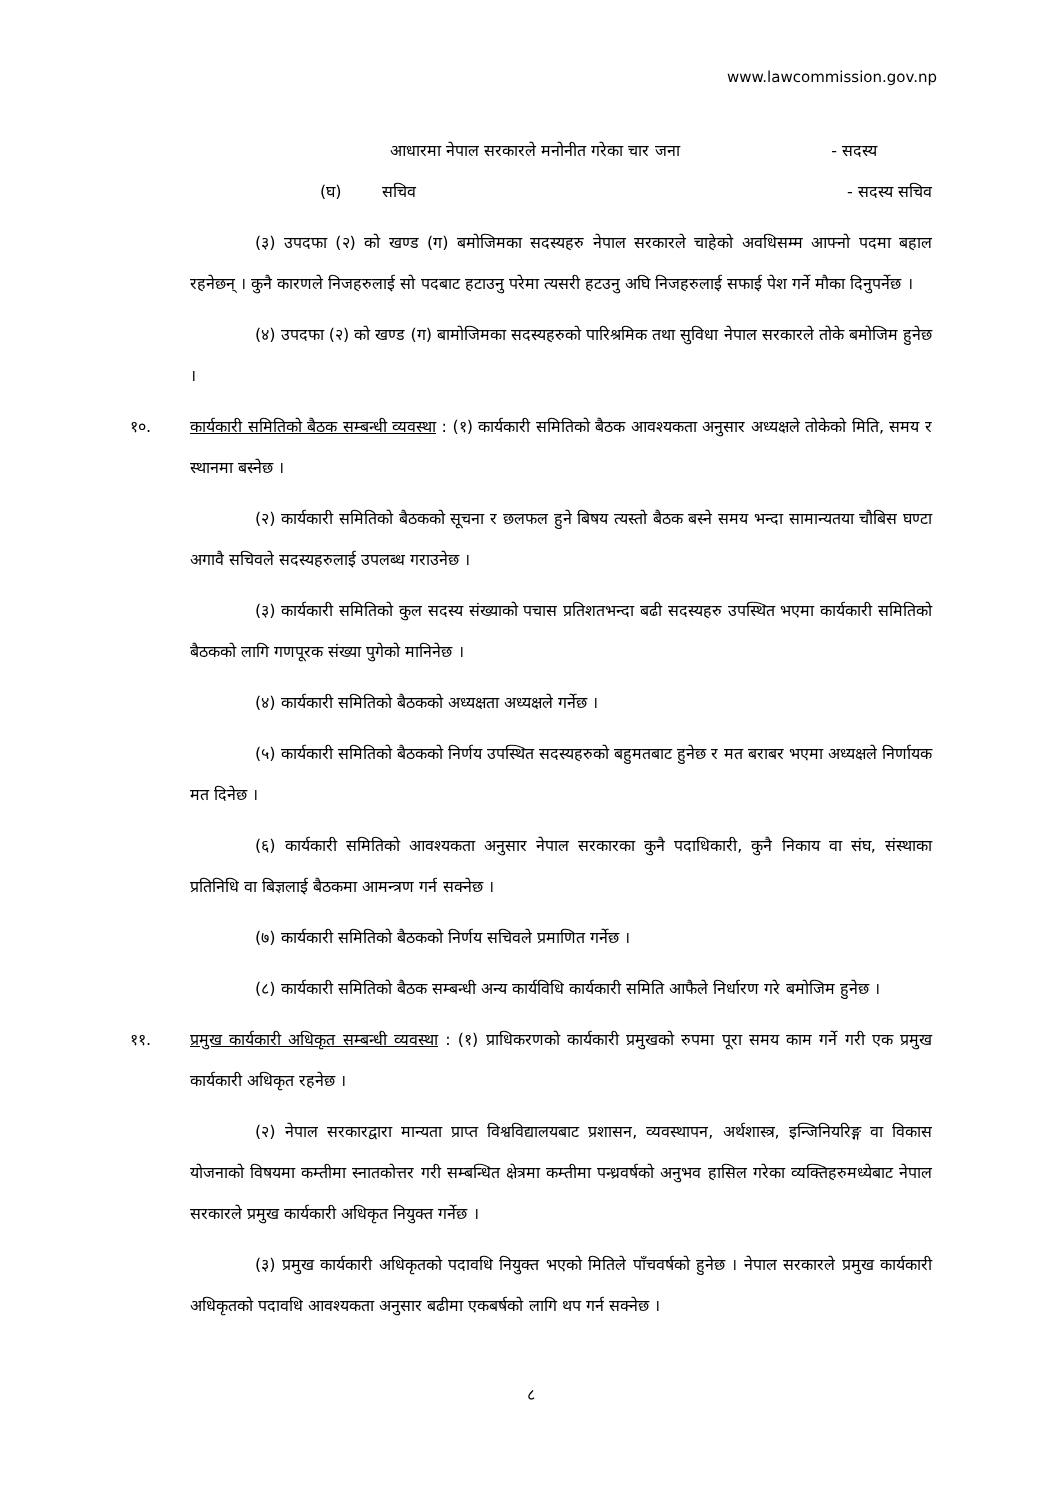www.lawcommission.gov.np
आधारमा नेपाल सरकारले मनोनीत गरेका चार जना - सदस्य
(घ) सचिव - सदस्य सचिव
(३) उपदफा (२) को खण्ड (ग) बमोजिमका सदस्यहरु नेपाल सरकारले चाहेको अवधिसम्म आफ्नो पदमा बहाल रहनेछन् । कुनै कारणले निजहरुलाई सो पदबाट हटाउनु परेमा त्यसरी हटउनु अघि निजहरुलाई सफाई पेश गर्ने मौका दिनुपर्नेछ ।
(४) उपदफा (२) को खण्ड (ग) बामोजिमका सदस्यहरुको पारिश्रमिक तथा सुविधा नेपाल सरकारले तोके बमोजिम हुनेछ ।
१०. कार्यकारी समितिको बैठक सम्बन्धी व्यवस्था : (१) कार्यकारी समितिको बैठक आवश्यकता अनुसार अध्यक्षले तोकेको मिति, समय र स्थानमा बस्नेछ ।
(२) कार्यकारी समितिको बैठकको सूचना र छलफल हुने बिषय त्यस्तो बैठक बस्ने समय भन्दा सामान्यतया चौबिस घण्टा अगावै सचिवले सदस्यहरुलाई उपलब्ध गराउनेछ ।
(३) कार्यकारी समितिको कुल सदस्य संख्याको पचास प्रतिशतभन्दा बढी सदस्यहरु उपस्थित भएमा कार्यकारी समितिको बैठकको लागि गणपूरक संख्या पुगेको मानिनेछ ।
(४) कार्यकारी समितिको बैठकको अध्यक्षता अध्यक्षले गर्नेछ ।
(५) कार्यकारी समितिको बैठकको निर्णय उपस्थित सदस्यहरुको बहुमतबाट हुनेछ र मत बराबर भएमा अध्यक्षले निर्णायक मत दिनेछ ।
(६) कार्यकारी समितिको आवश्यकता अनुसार नेपाल सरकारका कुनै पदाधिकारी, कुनै निकाय वा संघ, संस्थाका प्रतिनिधि वा बिज्ञलाई बैठकमा आमन्त्रण गर्न सक्नेछ ।
(७) कार्यकारी समितिको बैठकको निर्णय सचिवले प्रमाणित गर्नेछ ।
(८) कार्यकारी समितिको बैठक सम्बन्धी अन्य कार्यविधि कार्यकारी समिति आफैले निर्धारण गरे बमोजिम हुनेछ ।
११. प्रमुख कार्यकारी अधिकृत सम्बन्धी व्यवस्था : (१) प्राधिकरणको कार्यकारी प्रमुखको रुपमा पूरा समय काम गर्ने गरी एक प्रमुख कार्यकारी अधिकृत रहनेछ ।
(२) नेपाल सरकारद्वारा मान्यता प्राप्त विश्वविद्यालयबाट प्रशासन, व्यवस्थापन, अर्थशास्त्र, इन्जिनियरिङ्ग वा विकास योजनाको विषयमा कम्तीमा स्नातकोत्तर गरी सम्बन्धित क्षेत्रमा कम्तीमा पन्ध्रवर्षको अनुभव हासिल गरेका व्यक्तिहरुमध्येबाट नेपाल सरकारले प्रमुख कार्यकारी अधिकृत नियुक्त गर्नेछ ।
(३) प्रमुख कार्यकारी अधिकृतको पदावधि नियुक्त भएको मितिले पाँचवर्षको हुनेछ । नेपाल सरकारले प्रमुख कार्यकारी अधिकृतको पदावधि आवश्यकता अनुसार बढीमा एकबर्षको लागि थप गर्न सक्नेछ ।
८